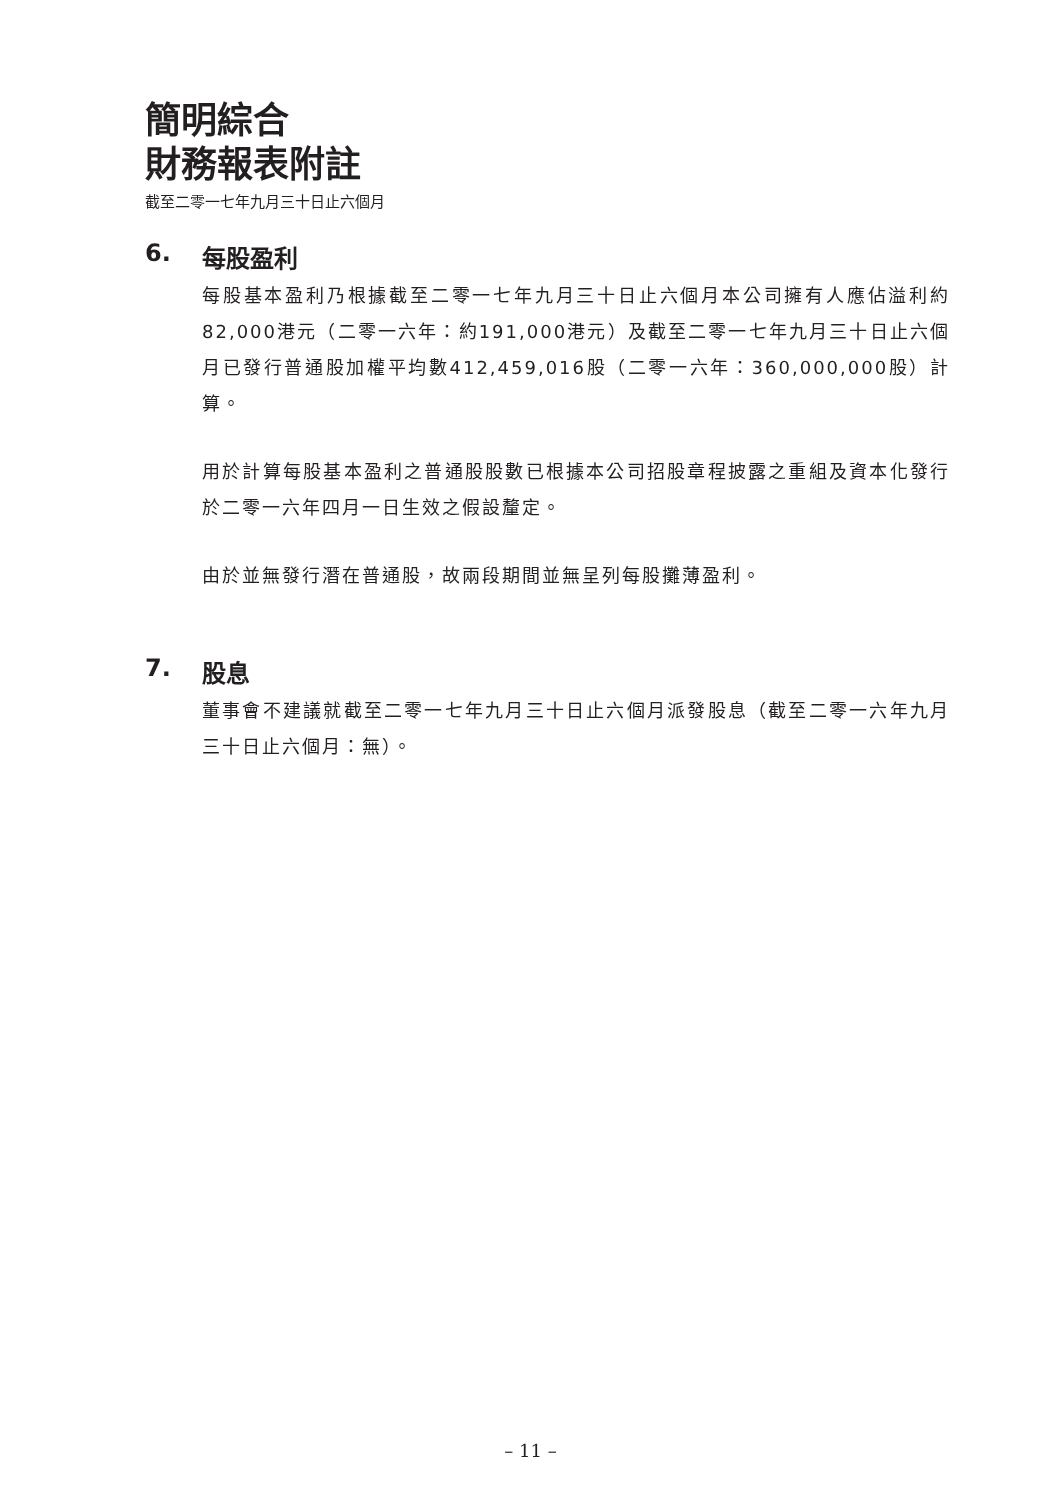簡明綜合
財務報表附註
截至二零一七年九月三十日止六個月
6. 每股盈利
每股基本盈利乃根據截至二零一七年九月三十日止六個月本公司擁有人應佔溢利約82,000港元（二零一六年：約191,000港元）及截至二零一七年九月三十日止六個月已發行普通股加權平均數412,459,016股（二零一六年：360,000,000股）計算。
用於計算每股基本盈利之普通股股數已根據本公司招股章程披露之重組及資本化發行於二零一六年四月一日生效之假設釐定。
由於並無發行潛在普通股，故兩段期間並無呈列每股攤薄盈利。
7. 股息
董事會不建議就截至二零一七年九月三十日止六個月派發股息（截至二零一六年九月三十日止六個月：無）。
– 11 –